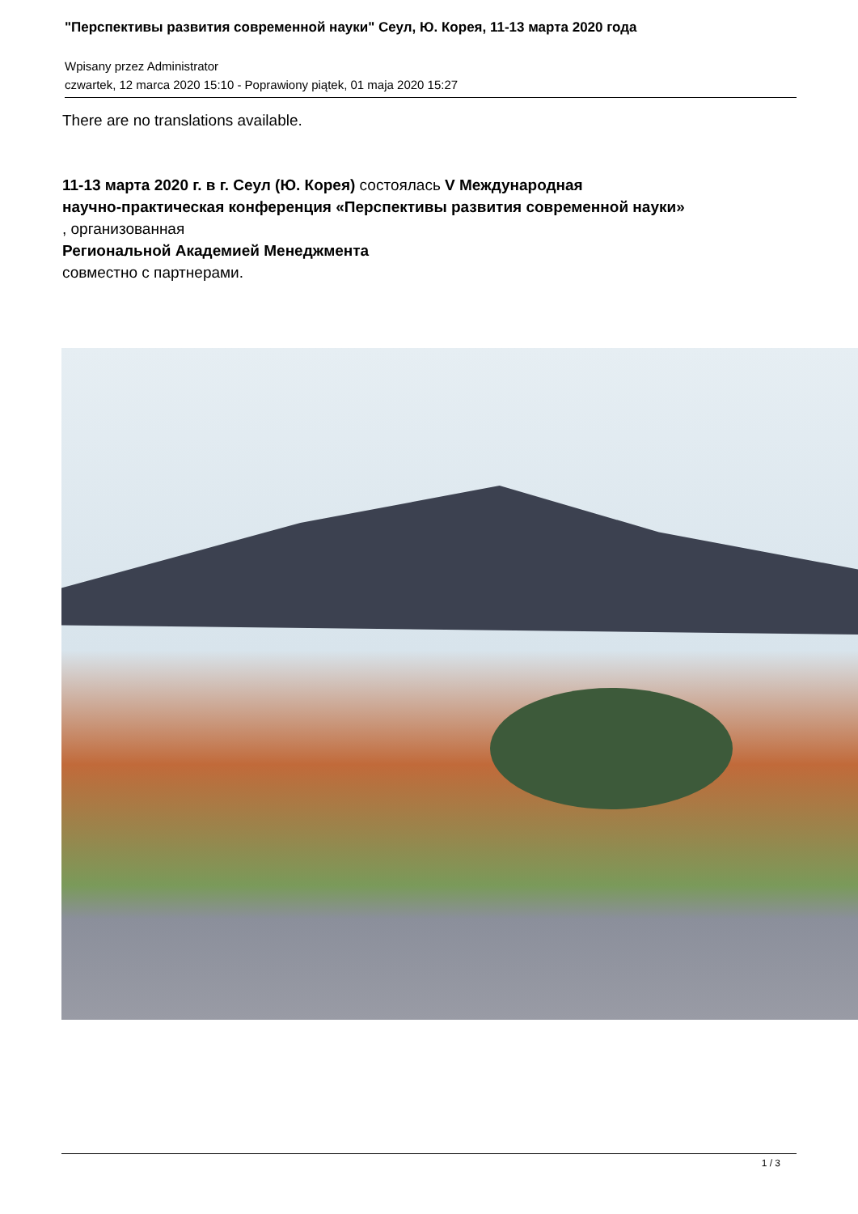"Перспективы развития современной науки" Сеул, Ю. Корея, 11-13 марта 2020 года
Wpisany przez Administrator
czwartek, 12 marca 2020 15:10 - Poprawiony piątek, 01 maja 2020 15:27
There are no translations available.
11-13 марта 2020 г. в г. Сеул (Ю. Корея) состоялась V Международная
научно-практическая конференция «Перспективы развития современной науки»
, организованная
Региональной Академией Менеджмента
совместно с партнерами.
1 / 3